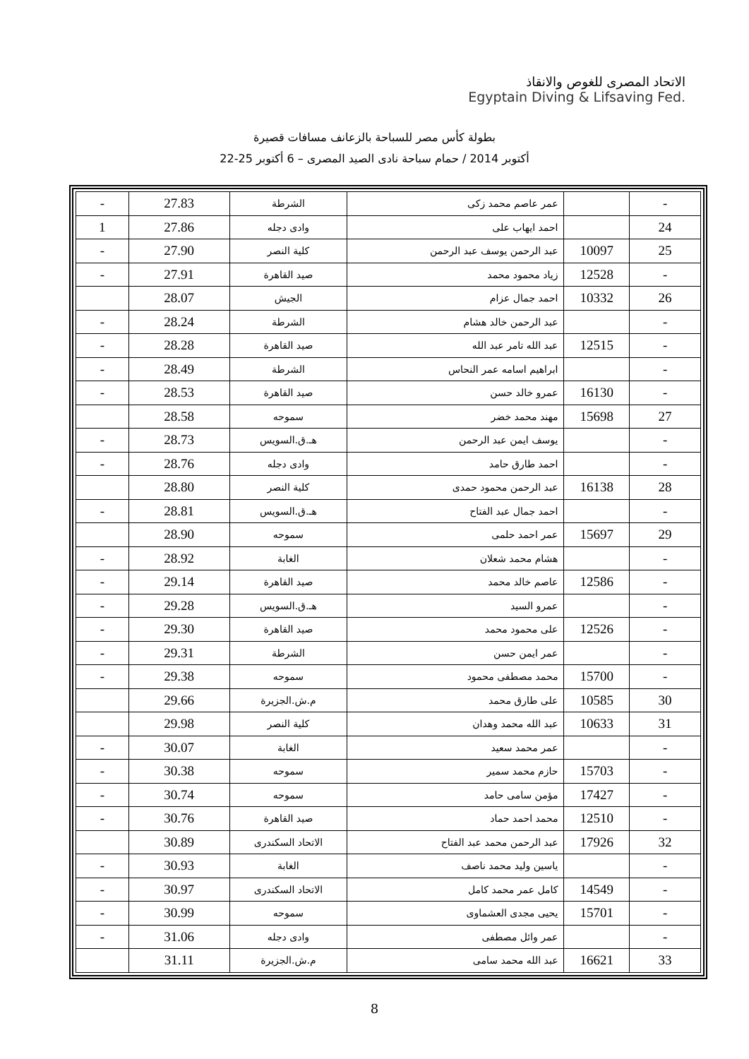الاتحاد المصرى للغوص والانقاذ
Egyptain Diving & Lifsaving Fed.
بطولة كأس مصر للسباحة بالزعانف مسافات قصيرة
22-25 أكتوبر 2014 / حمام سباحة نادى الصيد المصرى – 6 أكتوبر
| - | | عمر عاصم محمد زكى | الشرطة | 27.83 | - |
| 24 | | احمد ايهاب على | وادى دجله | 27.86 | 1 |
| 25 | 10097 | عبد الرحمن يوسف عبد الرحمن | كلية النصر | 27.90 | - |
| - | 12528 | زياد محمود محمد | صيد القاهرة | 27.91 | - |
| 26 | 10332 | احمد جمال عزام | الجيش | 28.07 | |
| - | | عبد الرحمن خالد هشام | الشرطة | 28.24 | - |
| - | 12515 | عبد الله تامر عبد الله | صيد القاهرة | 28.28 | - |
| - | | ابراهيم اسامه عمر النحاس | الشرطة | 28.49 | - |
| - | 16130 | عمرو خالد حسن | صيد القاهرة | 28.53 | - |
| 27 | 15698 | مهند محمد خضر | سموحه | 28.58 | |
| - | | يوسف ايمن عبد الرحمن | هـ.ق.السويس | 28.73 | - |
| - | | احمد طارق حامد | وادى دجله | 28.76 | - |
| 28 | 16138 | عبد الرحمن محمود حمدى | كلية النصر | 28.80 | |
| - | | احمد جمال عبد الفتاح | هـ.ق.السويس | 28.81 | - |
| 29 | 15697 | عمر احمد حلمى | سموحه | 28.90 | |
| - | | هشام محمد شعلان | الغابة | 28.92 | - |
| - | 12586 | عاصم خالد محمد | صيد القاهرة | 29.14 | - |
| - | | عمرو السيد | هـ.ق.السويس | 29.28 | - |
| - | 12526 | على محمود محمد | صيد القاهرة | 29.30 | - |
| - | | عمر ايمن حسن | الشرطة | 29.31 | - |
| - | 15700 | محمد مصطفى محمود | سموحه | 29.38 | - |
| 30 | 10585 | على طارق محمد | م.ش.الجزيرة | 29.66 | |
| 31 | 10633 | عبد الله محمد وهدان | كلية النصر | 29.98 | |
| - | | عمر محمد سعيد | الغابة | 30.07 | - |
| - | 15703 | حازم محمد سمير | سموحه | 30.38 | - |
| - | 17427 | مؤمن سامى حامد | سموحه | 30.74 | - |
| - | 12510 | محمد احمد حماد | صيد القاهرة | 30.76 | - |
| 32 | 17926 | عبد الرحمن محمد عبد الفتاح | الاتحاد السكندرى | 30.89 | |
| - | | ياسين وليد محمد ناصف | الغابة | 30.93 | - |
| - | 14549 | كامل عمر محمد كامل | الاتحاد السكندرى | 30.97 | - |
| - | 15701 | يحيى مجدى العشماوى | سموحه | 30.99 | - |
| - | | عمر وائل مصطفى | وادى دجله | 31.06 | - |
| 33 | 16621 | عبد الله محمد سامى | م.ش.الجزيرة | 31.11 | |
8